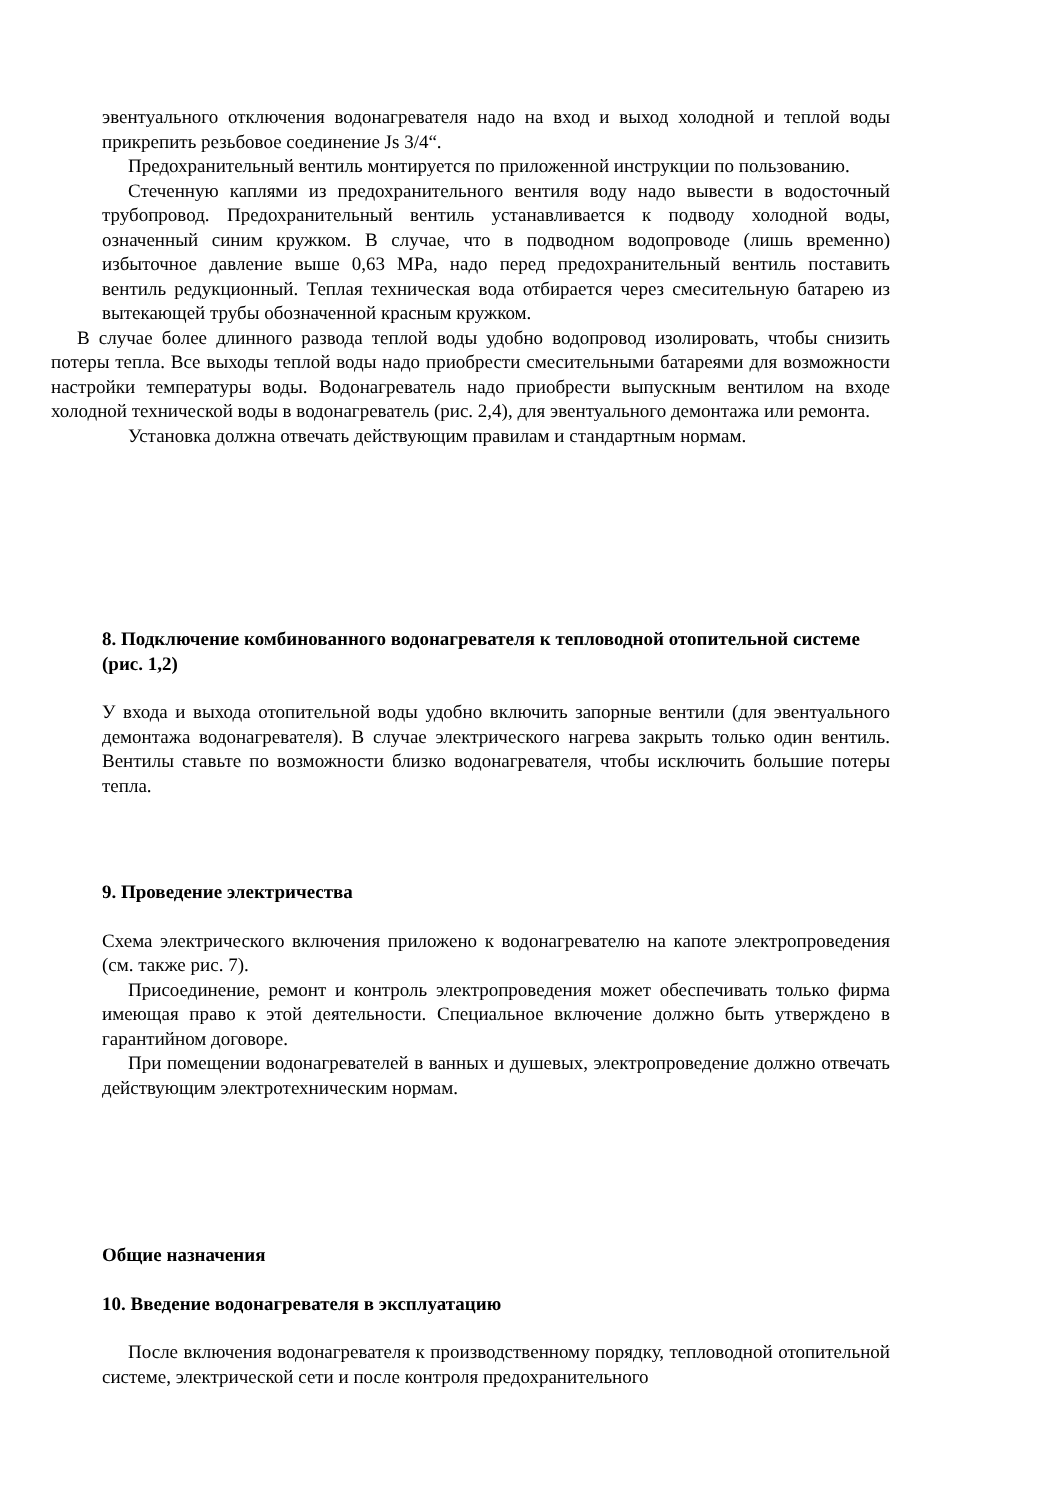эвентуального отключения водонагревателя надо на вход и выход холодной и теплой воды прикрепить резьбовое соединение Js 3/4“.
Предохранительный вентиль монтируется по приложенной инструкции по пользованию.
Стеченную каплями из предохранительного вентиля воду надо вывести в водосточный трубопровод. Предохранительный вентиль устанавливается к подводу холодной воды, означенный синим кружком. В случае, что в подводном водопроводе (лишь временно) избыточное давление выше 0,63 MPa, надо перед предохранительный вентиль поставить вентиль редукционный. Теплая техническая вода отбирается через смесительную батарею из вытекающей трубы обозначенной красным кружком.
В случае более длинного развода теплой воды удобно водопровод изолировать, чтобы снизить потеры тепла. Все выходы теплой воды надо приобрести смесительными батареями для возможности настройки температуры воды. Водонагреватель надо приобрести выпускным вентилом на входе холодной технической воды в водонагреватель (рис. 2,4), для эвентуального демонтажа или ремонта.
Установка должна отвечать действующим правилам и стандартным нормам.
8. Подключение комбинованного водонагревателя к тепловодной отопительной системе (рис. 1,2)
У входа и выхода отопительной воды удобно включить запорные вентили (для эвентуального демонтажа водонагревателя). В случае электрического нагрева закрыть только один вентиль. Вентилы ставьте по возможности близко водонагревателя, чтобы исключить большие потеры тепла.
9. Проведение электричества
Схема электрического включения приложено к водонагревателю на капоте электропроведения (см. также рис. 7).
Присоединение, ремонт и контроль электропроведения может обеспечивать только фирма имеющая право к этой деятельности. Специальное включение должно быть утверждено в гарантийном договоре.
При помещении водонагревателей в ванных и душевых, электропроведение должно отвечать действующим электротехническим нормам.
Общие назначения
10. Введение водонагревателя в эксплуатацию
После включения водонагревателя к производственному порядку, тепловодной отопительной системе, электрической сети и после контроля предохранительного